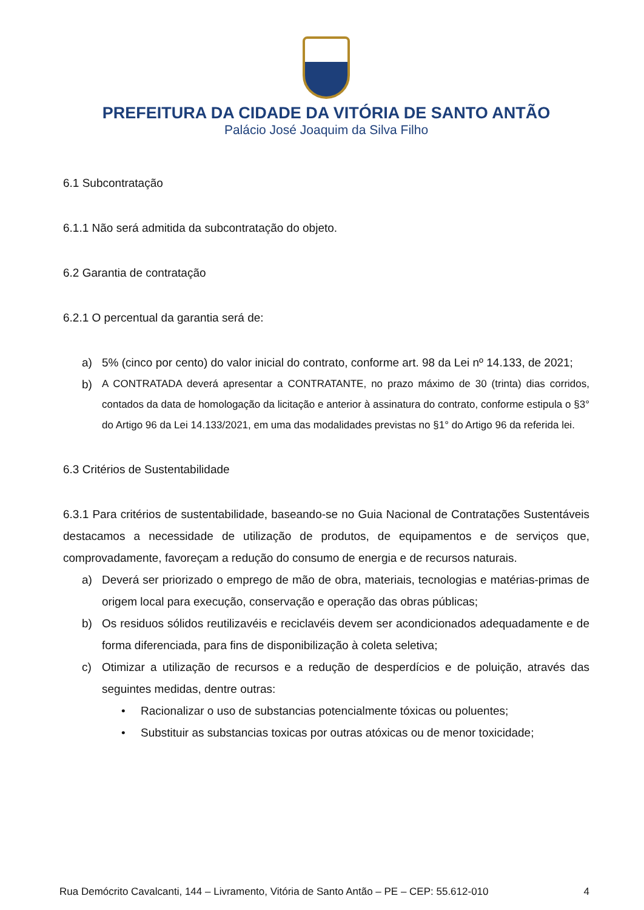PREFEITURA DA CIDADE DA VITÓRIA DE SANTO ANTÃO
Palácio José Joaquim da Silva Filho
6.1 Subcontratação
6.1.1 Não será admitida da subcontratação do objeto.
6.2 Garantia de contratação
6.2.1 O percentual da garantia será de:
a) 5% (cinco por cento) do valor inicial do contrato, conforme art. 98 da Lei nº 14.133, de 2021;
b)
A CONTRATADA deverá apresentar a CONTRATANTE, no prazo máximo de 30 (trinta) dias corridos, contados da data de homologação da licitação e anterior à assinatura do contrato, conforme estipula o §3° do Artigo 96 da Lei 14.133/2021, em uma das modalidades previstas no §1° do Artigo 96 da referida lei.
6.3 Critérios de Sustentabilidade
6.3.1 Para critérios de sustentabilidade, baseando-se no Guia Nacional de Contratações Sustentáveis destacamos a necessidade de utilização de produtos, de equipamentos e de serviços que, comprovadamente, favoreçam a redução do consumo de energia e de recursos naturais.
a) Deverá ser priorizado o emprego de mão de obra, materiais, tecnologias e matérias-primas de origem local para execução, conservação e operação das obras públicas;
b) Os residuos sólidos reutilizavéis e reciclavéis devem ser acondicionados adequadamente e de forma diferenciada, para fins de disponibilização à coleta seletiva;
c) Otimizar a utilização de recursos e a redução de desperdícios e de poluição, através das seguintes medidas, dentre outras:
• Racionalizar o uso de substancias potencialmente tóxicas ou poluentes;
• Substituir as substancias toxicas por outras atóxicas ou de menor toxicidade;
Rua Demócrito Cavalcanti, 144 – Livramento, Vitória de Santo Antão – PE – CEP: 55.612-010 4